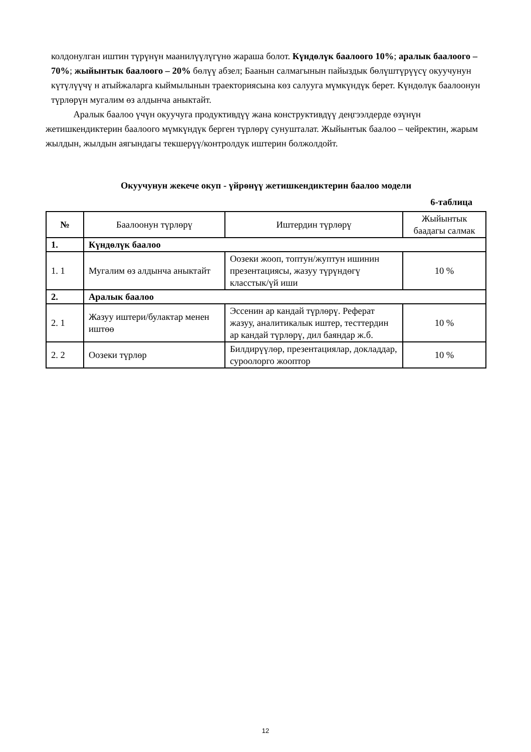колдонулган иштин түрүнүн маанилүүлүгүнө жараша болот. Күндөлүк баалоого 10%; аралык баалоого –70%; жыйынтык баалоого – 20% бөлүү абзел; Баанын салмагынын пайыздык бөлүштүрүүсү окуучунун күтүлүүчү н атыйжаларга кыймылынын траекториясына көз салууга мүмкүндүк берет. Күндөлүк баалоонун түрлөрүн мугалим өз алдынча аныктайт.
   Аралык баалоо үчүн окуучуга продуктивдүү жана конструктивдүү деңгээлдерде өзүнүн жетишкендиктерин баалоого мүмкүндүк берген түрлөрү сунушталат. Жыйынтык баалоо – чейректин, жарым жылдын, жылдын аягындагы текшерүү/контролдук иштерин болжолдойт.
Окуучунун жекече окуп - үйрөнүү жетишкендиктерин баалоо модели
6-таблица
| № | Баалоонун түрлөрү | Иштердин түрлөрү | Жыйынтык баадагы салмак |
| --- | --- | --- | --- |
| 1. | Күндөлүк баалоо | | |
| 1. 1 | Мугалим өз алдынча аныктайт | Оозеки жооп, топтун/жуптун ишинин презентациясы, жазуу түрүндөгү класстык/үй иши | 10 % |
| 2. | Аралык баалоо | | |
| 2. 1 | Жазуу иштери/булактар менен иштөө | Эссенин ар кандай түрлөрү. Реферат жазуу, аналитикалык иштер, тесттердин ар кандай түрлөрү, дил баяндар ж.б. | 10 % |
| 2. 2 | Оозеки түрлөр | Билдирүүлөр, презентациялар, докладдар, суроолорго жооптор | 10 % |
12